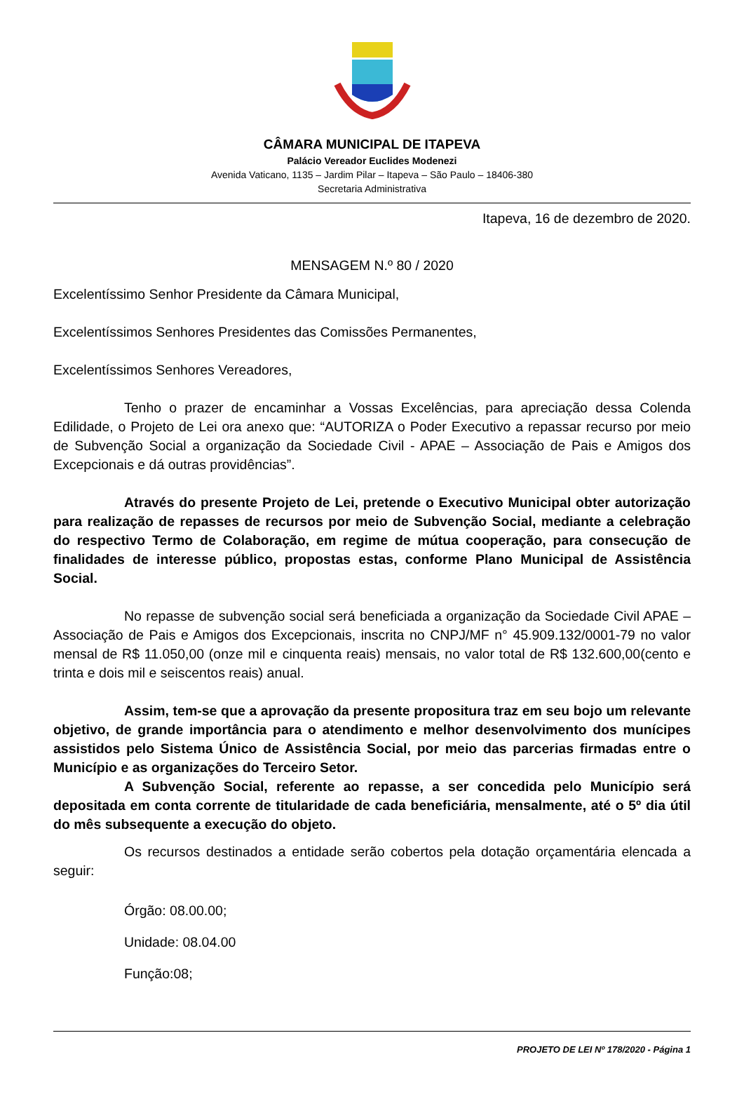CÂMARA MUNICIPAL DE ITAPEVA
Palácio Vereador Euclides Modenezi
Avenida Vaticano, 1135 – Jardim Pilar – Itapeva – São Paulo – 18406-380
Secretaria Administrativa
Itapeva, 16 de dezembro de 2020.
MENSAGEM N.º 80 / 2020
Excelentíssimo Senhor Presidente da Câmara Municipal,
Excelentíssimos Senhores Presidentes das Comissões Permanentes,
Excelentíssimos Senhores Vereadores,
Tenho o prazer de encaminhar a Vossas Excelências, para apreciação dessa Colenda Edilidade, o Projeto de Lei ora anexo que: “AUTORIZA o Poder Executivo a repassar recurso por meio de Subvenção Social a organização da Sociedade Civil - APAE – Associação de Pais e Amigos dos Excepcionais e dá outras providências”.
Através do presente Projeto de Lei, pretende o Executivo Municipal obter autorização para realização de repasses de recursos por meio de Subvenção Social, mediante a celebração do respectivo Termo de Colaboração, em regime de mútua cooperação, para consecução de finalidades de interesse público, propostas estas, conforme Plano Municipal de Assistência Social.
No repasse de subvenção social será beneficiada a organização da Sociedade Civil APAE – Associação de Pais e Amigos dos Excepcionais, inscrita no CNPJ/MF n° 45.909.132/0001-79 no valor mensal de R$ 11.050,00 (onze mil e cinquenta reais) mensais, no valor total de R$ 132.600,00(cento e trinta e dois mil e seiscentos reais) anual.
Assim, tem-se que a aprovação da presente propositura traz em seu bojo um relevante objetivo, de grande importância para o atendimento e melhor desenvolvimento dos munícipes assistidos pelo Sistema Único de Assistência Social, por meio das parcerias firmadas entre o Município e as organizações do Terceiro Setor.
A Subvenção Social, referente ao repasse, a ser concedida pelo Município será depositada em conta corrente de titularidade de cada beneficiária, mensalmente, até o 5º dia útil do mês subsequente a execução do objeto.
Os recursos destinados a entidade serão cobertos pela dotação orçamentária elencada a seguir:
Órgão: 08.00.00;
Unidade: 08.04.00
Função:08;
PROJETO DE LEI Nº 178/2020 - Página 1